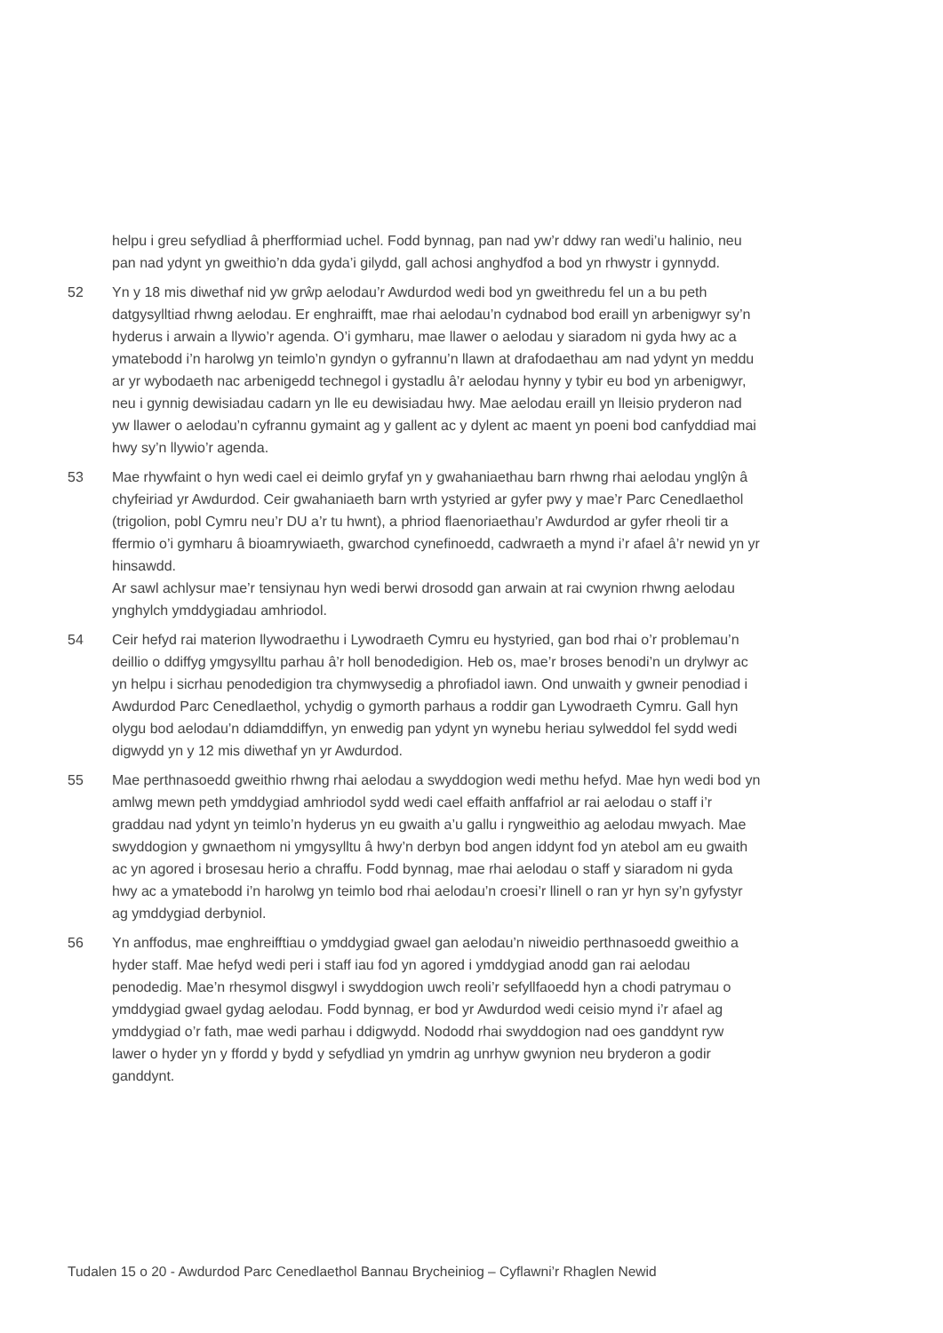helpu i greu sefydliad â pherfformiad uchel. Fodd bynnag, pan nad yw’r ddwy ran wedi’u halinio, neu pan nad ydynt yn gweithio’n dda gyda’i gilydd, gall achosi anghydfod a bod yn rhwystr i gynnydd.
52 Yn y 18 mis diwethaf nid yw grŵp aelodau’r Awdurdod wedi bod yn gweithredu fel un a bu peth datgysylltiad rhwng aelodau. Er enghraifft, mae rhai aelodau’n cydnabod bod eraill yn arbenigwyr sy’n hyderus i arwain a llywio’r agenda. O’i gymharu, mae llawer o aelodau y siaradom ni gyda hwy ac a ymatebodd i’n harolwg yn teimlo’n gyndyn o gyfrannu’n llawn at drafodaethau am nad ydynt yn meddu ar yr wybodaeth nac arbenigedd technegol i gystadlu â’r aelodau hynny y tybir eu bod yn arbenigwyr, neu i gynnig dewisiadau cadarn yn lle eu dewisiadau hwy. Mae aelodau eraill yn lleisio pryderon nad yw llawer o aelodau’n cyfrannu gymaint ag y gallent ac y dylent ac maent yn poeni bod canfyddiad mai hwy sy’n llywio’r agenda.
53 Mae rhywfaint o hyn wedi cael ei deimlo gryfaf yn y gwahaniaethau barn rhwng rhai aelodau ynglŷn â chyfeiriad yr Awdurdod. Ceir gwahaniaeth barn wrth ystyried ar gyfer pwy y mae’r Parc Cenedlaethol (trigolion, pobl Cymru neu’r DU a’r tu hwnt), a phriod flaenoriaethau’r Awdurdod ar gyfer rheoli tir a ffermio o’i gymharu â bioamrywiaeth, gwarchod cynefinoedd, cadwraeth a mynd i’r afael â’r newid yn yr hinsawdd.
Ar sawl achlysur mae’r tensiynau hyn wedi berwi drosodd gan arwain at rai cwynion rhwng aelodau ynghylch ymddygiadau amhriodol.
54 Ceir hefyd rai materion llywodraethu i Lywodraeth Cymru eu hystyried, gan bod rhai o’r problemau’n deillio o ddiffyg ymgysylltu parhau â’r holl benodedigion. Heb os, mae’r broses benodi’n un drylwyr ac yn helpu i sicrhau penodedigion tra chymwysedig a phrofiadol iawn. Ond unwaith y gwneir penodiad i Awdurdod Parc Cenedlaethol, ychydig o gymorth parhaus a roddir gan Lywodraeth Cymru. Gall hyn olygu bod aelodau’n ddiamddiffyn, yn enwedig pan ydynt yn wynebu heriau sylweddol fel sydd wedi digwydd yn y 12 mis diwethaf yn yr Awdurdod.
55 Mae perthnasoedd gweithio rhwng rhai aelodau a swyddogion wedi methu hefyd. Mae hyn wedi bod yn amlwg mewn peth ymddygiad amhriodol sydd wedi cael effaith anffafriol ar rai aelodau o staff i’r graddau nad ydynt yn teimlo’n hyderus yn eu gwaith a’u gallu i ryngweithio ag aelodau mwyach. Mae swyddogion y gwnaethom ni ymgysylltu â hwy’n derbyn bod angen iddynt fod yn atebol am eu gwaith ac yn agored i brosesau herio a chraffu. Fodd bynnag, mae rhai aelodau o staff y siaradom ni gyda hwy ac a ymatebodd i’n harolwg yn teimlo bod rhai aelodau’n croesi’r llinell o ran yr hyn sy’n gyfystyr ag ymddygiad derbyniol.
56 Yn anffodus, mae enghreifftiau o ymddygiad gwael gan aelodau’n niweidio perthnasoedd gweithio a hyder staff. Mae hefyd wedi peri i staff iau fod yn agored i ymddygiad anodd gan rai aelodau penodedig. Mae’n rhesymol disgwyl i swyddogion uwch reoli’r sefyllfaoedd hyn a chodi patrymau o ymddygiad gwael gydag aelodau. Fodd bynnag, er bod yr Awdurdod wedi ceisio mynd i’r afael ag ymddygiad o’r fath, mae wedi parhau i ddigwydd. Nododd rhai swyddogion nad oes ganddynt ryw lawer o hyder yn y ffordd y bydd y sefydliad yn ymdrin ag unrhyw gwynion neu bryderon a godir ganddynt.
Tudalen 15 o 20 - Awdurdod Parc Cenedlaethol Bannau Brycheiniog – Cyflawni’r Rhaglen Newid